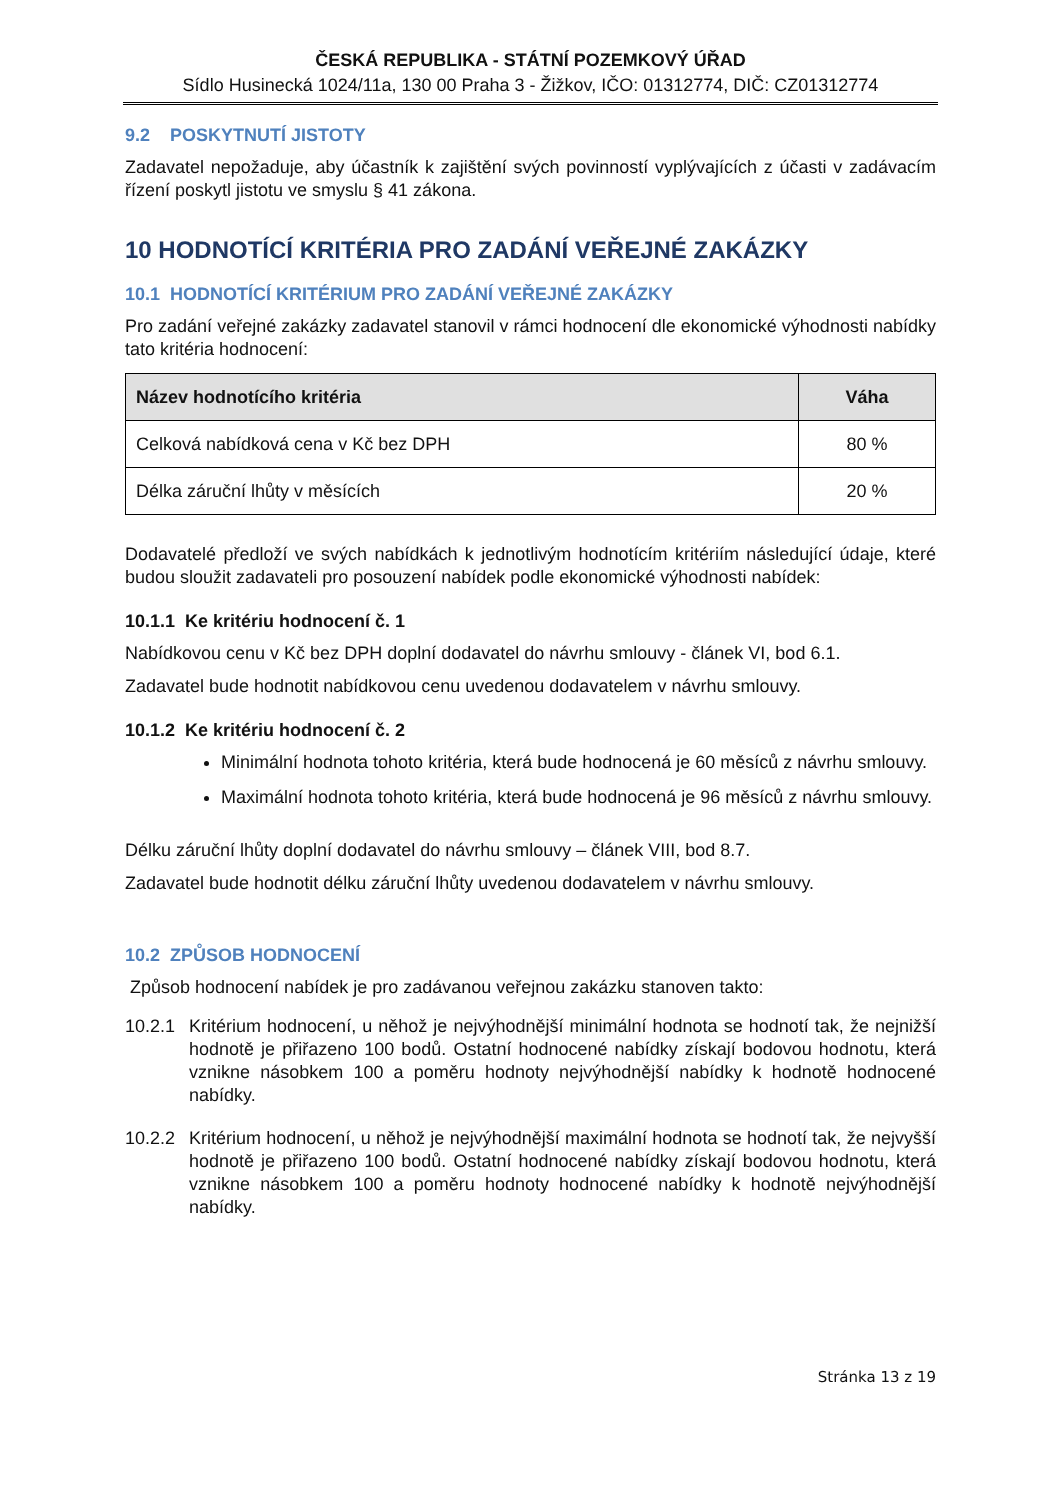ČESKÁ REPUBLIKA - STÁTNÍ POZEMKOVÝ ÚŘAD
Sídlo Husinecká 1024/11a, 130 00 Praha 3 - Žižkov, IČO: 01312774, DIČ: CZ01312774
9.2 POSKYTNUTÍ JISTOTY
Zadavatel nepožaduje, aby účastník k zajištění svých povinností vyplývajících z účasti v zadávacím řízení poskytl jistotu ve smyslu § 41 zákona.
10 HODNOTÍCÍ KRITÉRIA PRO ZADÁNÍ VEŘEJNÉ ZAKÁZKY
10.1 HODNOTÍCÍ KRITÉRIUM PRO ZADÁNÍ VEŘEJNÉ ZAKÁZKY
Pro zadání veřejné zakázky zadavatel stanovil v rámci hodnocení dle ekonomické výhodnosti nabídky tato kritéria hodnocení:
| Název hodnotícího kritéria | Váha |
| --- | --- |
| Celková nabídková cena v Kč bez DPH | 80 % |
| Délka záruční lhůty v měsících | 20 % |
Dodavatelé předloží ve svých nabídkách k jednotlivým hodnotícím kritériím následující údaje, které budou sloužit zadavateli pro posouzení nabídek podle ekonomické výhodnosti nabídek:
10.1.1 Ke kritériu hodnocení č. 1
Nabídkovou cenu v Kč bez DPH doplní dodavatel do návrhu smlouvy - článek VI, bod 6.1.
Zadavatel bude hodnotit nabídkovou cenu uvedenou dodavatelem v návrhu smlouvy.
10.1.2 Ke kritériu hodnocení č. 2
Minimální hodnota tohoto kritéria, která bude hodnocená je 60 měsíců z návrhu smlouvy.
Maximální hodnota tohoto kritéria, která bude hodnocená je 96 měsíců z návrhu smlouvy.
Délku záruční lhůty doplní dodavatel do návrhu smlouvy – článek VIII, bod 8.7.
Zadavatel bude hodnotit délku záruční lhůty uvedenou dodavatelem v návrhu smlouvy.
10.2 ZPŮSOB HODNOCENÍ
Způsob hodnocení nabídek je pro zadávanou veřejnou zakázku stanoven takto:
10.2.1
Kritérium hodnocení, u něhož je nejvýhodnější minimální hodnota se hodnotí tak, že nejnižší hodnotě je přiřazeno 100 bodů. Ostatní hodnocené nabídky získají bodovou hodnotu, která vznikne násobkem 100 a poměru hodnoty nejvýhodnější nabídky k hodnotě hodnocené nabídky.
10.2.2
Kritérium hodnocení, u něhož je nejvýhodnější maximální hodnota se hodnotí tak, že nejvyšší hodnotě je přiřazeno 100 bodů. Ostatní hodnocené nabídky získají bodovou hodnotu, která vznikne násobkem 100 a poměru hodnoty hodnocené nabídky k hodnotě nejvýhodnější nabídky.
Stránka 13 z 19